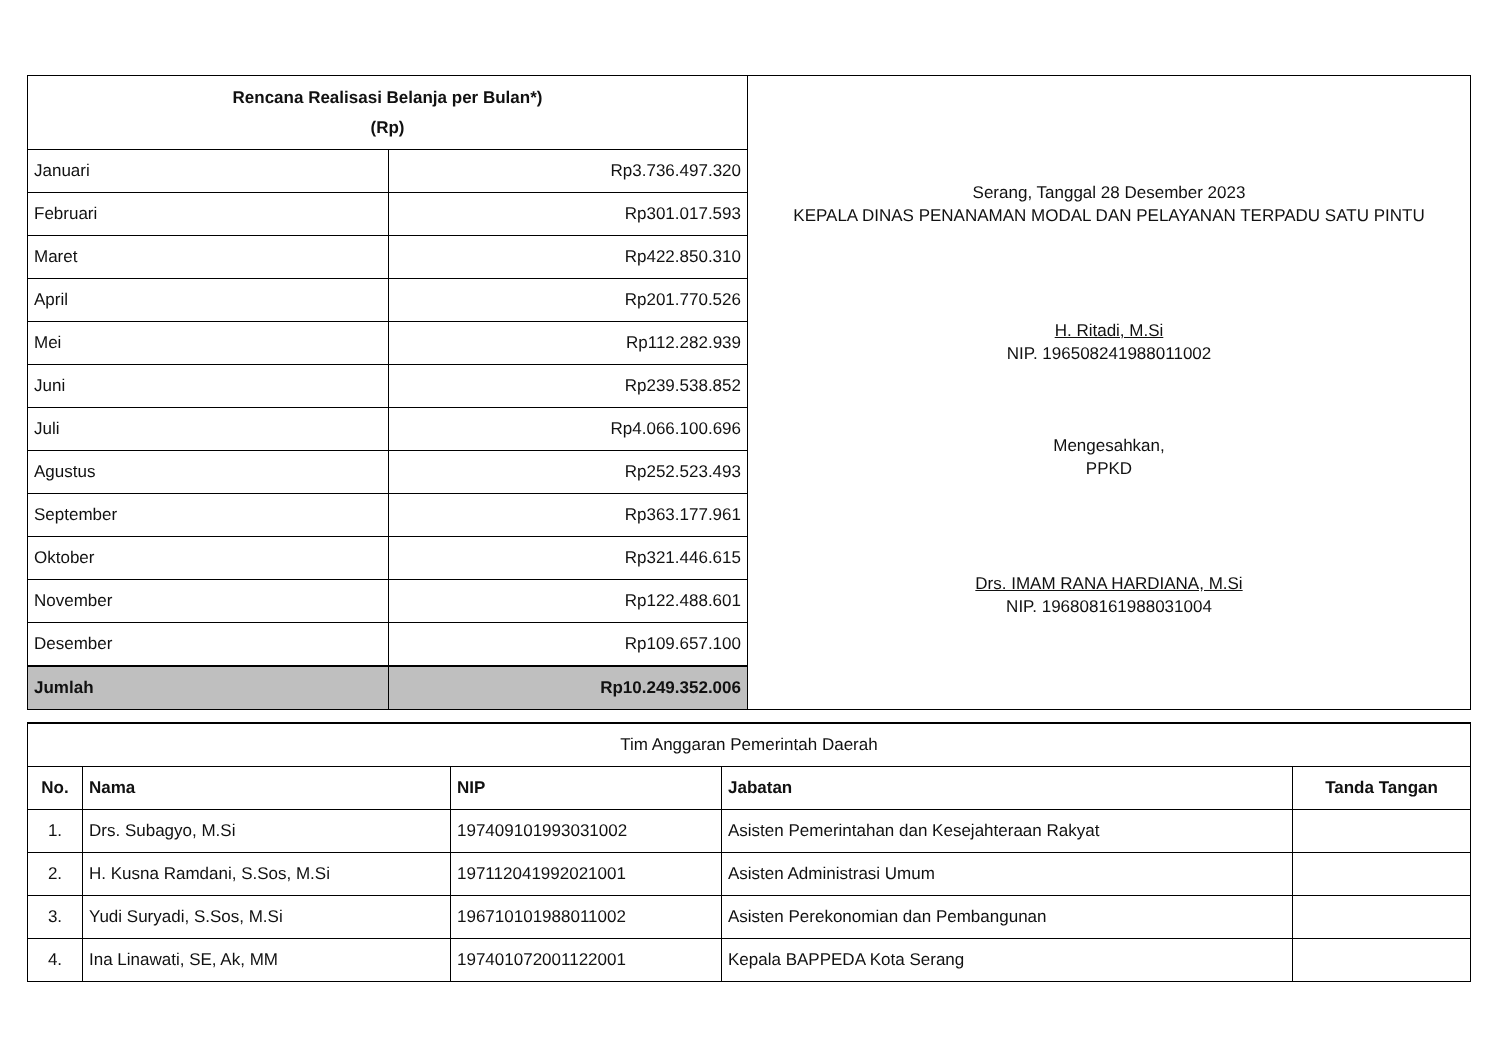| Rencana Realisasi Belanja per Bulan*) (Rp) | | Serang, Tanggal 28 Desember 2023 KEPALA DINAS PENANAMAN MODAL DAN PELAYANAN TERPADU SATU PINTU H. Ritadi, M.Si NIP. 196508241988011002 Mengesahkan, PPKD Drs. IMAM RANA HARDIANA, M.Si NIP. 196808161988031004 |
| Januari | Rp3.736.497.320 | |
| Februari | Rp301.017.593 | |
| Maret | Rp422.850.310 | |
| April | Rp201.770.526 | |
| Mei | Rp112.282.939 | |
| Juni | Rp239.538.852 | |
| Juli | Rp4.066.100.696 | |
| Agustus | Rp252.523.493 | |
| September | Rp363.177.961 | |
| Oktober | Rp321.446.615 | |
| November | Rp122.488.601 | |
| Desember | Rp109.657.100 | |
| Jumlah | Rp10.249.352.006 | |
| Tim Anggaran Pemerintah Daerah | | | | |
| No. | Nama | NIP | Jabatan | Tanda Tangan |
| 1. | Drs. Subagyo, M.Si | 197409101993031002 | Asisten Pemerintahan dan Kesejahteraan Rakyat | |
| 2. | H. Kusna Ramdani, S.Sos, M.Si | 197112041992021001 | Asisten Administrasi Umum | |
| 3. | Yudi Suryadi, S.Sos, M.Si | 196710101988011002 | Asisten Perekonomian dan Pembangunan | |
| 4. | Ina Linawati, SE, Ak, MM | 197401072001122001 | Kepala BAPPEDA Kota Serang | |